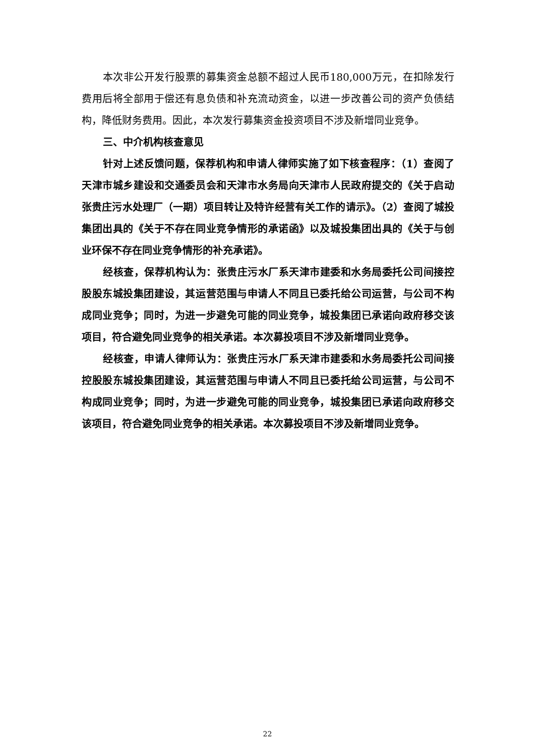本次非公开发行股票的募集资金总额不超过人民币180,000万元，在扣除发行费用后将全部用于偿还有息负债和补充流动资金，以进一步改善公司的资产负债结构，降低财务费用。因此，本次发行募集资金投资项目不涉及新增同业竞争。
三、中介机构核查意见
针对上述反馈问题，保荐机构和申请人律师实施了如下核查程序：（1）查阅了天津市城乡建设和交通委员会和天津市水务局向天津市人民政府提交的《关于启动张贵庄污水处理厂（一期）项目转让及特许经营有关工作的请示》。（2）查阅了城投集团出具的《关于不存在同业竞争情形的承诺函》以及城投集团出具的《关于与创业环保不存在同业竞争情形的补充承诺》。
经核查，保荐机构认为：张贵庄污水厂系天津市建委和水务局委托公司间接控股股东城投集团建设，其运营范围与申请人不同且已委托给公司运营，与公司不构成同业竞争；同时，为进一步避免可能的同业竞争，城投集团已承诺向政府移交该项目，符合避免同业竞争的相关承诺。本次募投项目不涉及新增同业竞争。
经核查，申请人律师认为：张贵庄污水厂系天津市建委和水务局委托公司间接控股股东城投集团建设，其运营范围与申请人不同且已委托给公司运营，与公司不构成同业竞争；同时，为进一步避免可能的同业竞争，城投集团已承诺向政府移交该项目，符合避免同业竞争的相关承诺。本次募投项目不涉及新增同业竞争。
22